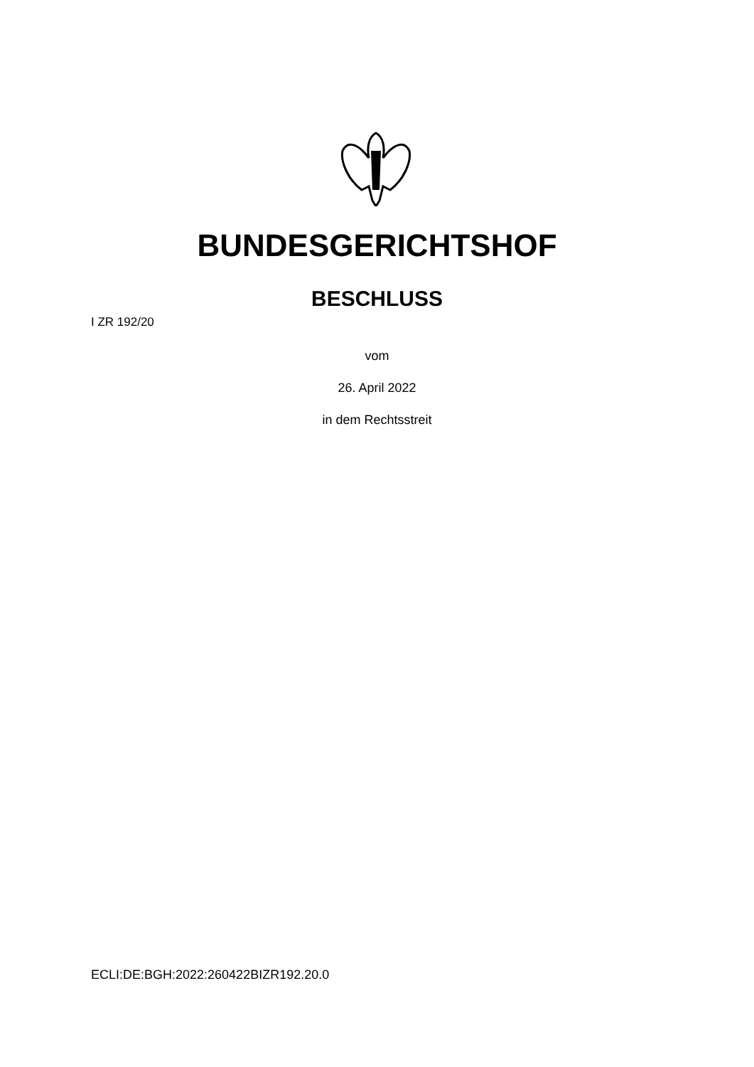BUNDESGERICHTSHOF
BESCHLUSS
I ZR 192/20
vom
26. April 2022
in dem Rechtsstreit
ECLI:DE:BGH:2022:260422BIZR192.20.0